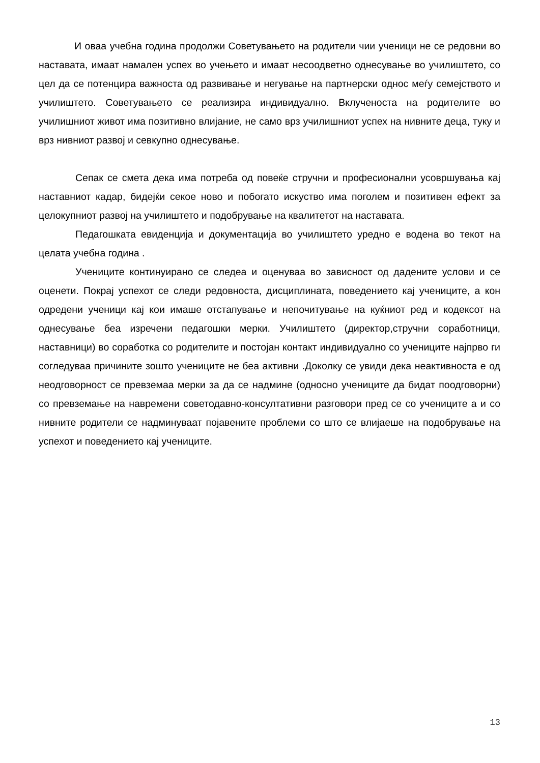И оваа учебна година продолжи Советувањето на родители чии ученици не се редовни во наставата, имаат намален успех во учењето и имаат несоодветно однесување во училиштето, со цел да се потенцира важноста од развивање и негување на партнерски однос меѓу семејството и училиштето. Советувањето се реализира индивидуално. Вклученоста на родителите во училишниот живот има позитивно влијание, не само врз училишниот успех на нивните деца, туку и врз нивниот развој и севкупно однесување.
Сепак се смета дека има потреба од повеќе стручни и професионални усовршувања кај наставниот кадар, бидејќи секое ново и побогато искуство има поголем и позитивен ефект за целокупниот развој на училиштето и подобрување на квалитетот на наставата.
Педагошката евиденција и документација во училиштето уредно е водена во текот на целата учебна година .
Учениците континуирано се следеа и оценуваа во зависност од дадените услови и се оценети. Покрај успехот се следи редовноста, дисциплината, поведението кај учениците, а кон одредени ученици кај кои имаше отстапување и непочитување на куќниот ред и кодексот на однесување беа изречени педагошки мерки. Училиштето (директор,стручни соработници, наставници) во соработка со родителите и постојан контакт индивидуално со учениците најпрво ги согледуваа причините зошто учениците не беа активни .Доколку се увиди дека неактивноста е од неодговорност се превземаа мерки за да се надмине (односно учениците да бидат поодговорни) со превземање на навремени советодавно-консултативни разговори пред се со учениците а и со нивните родители се надминуваат појавените проблеми со што се влијаеше на подобрување на успехот и поведението кај учениците.
13